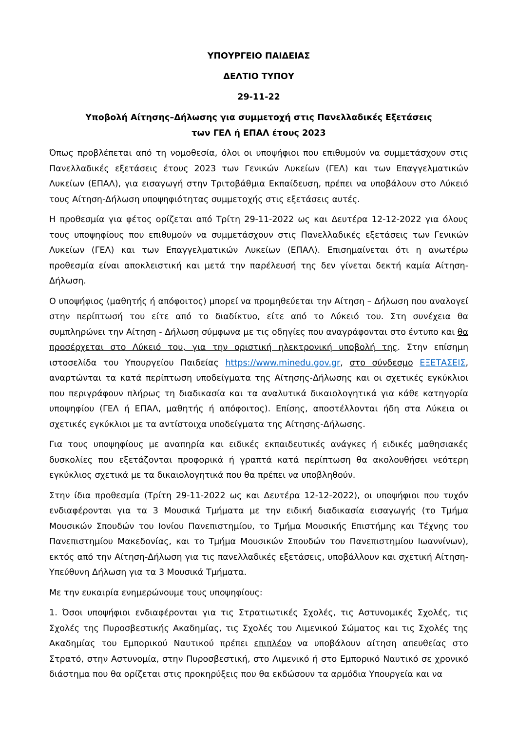ΥΠΟΥΡΓΕΙΟ ΠΑΙΔΕΙΑΣ
ΔΕΛΤΙΟ ΤΥΠΟΥ
29-11-22
Υποβολή Αίτησης–Δήλωσης για συμμετοχή στις Πανελλαδικές Εξετάσεις
των ΓΕΛ ή ΕΠΑΛ έτους 2023
Όπως προβλέπεται από τη νομοθεσία, όλοι οι υποψήφιοι που επιθυμούν να συμμετάσχουν στις Πανελλαδικές εξετάσεις έτους 2023 των Γενικών Λυκείων (ΓΕΛ) και των Επαγγελματικών Λυκείων (ΕΠΑΛ), για εισαγωγή στην Τριτοβάθμια Εκπαίδευση, πρέπει να υποβάλουν στο Λύκειό τους Αίτηση-Δήλωση υποψηφιότητας συμμετοχής στις εξετάσεις αυτές.
Η προθεσμία για φέτος ορίζεται από Τρίτη 29-11-2022 ως και Δευτέρα 12-12-2022 για όλους τους υποψηφίους που επιθυμούν να συμμετάσχουν στις Πανελλαδικές εξετάσεις των Γενικών Λυκείων (ΓΕΛ) και των Επαγγελματικών Λυκείων (ΕΠΑΛ). Επισημαίνεται ότι η ανωτέρω προθεσμία είναι αποκλειστική και μετά την παρέλευσή της δεν γίνεται δεκτή καμία Αίτηση-Δήλωση.
Ο υποψήφιος (μαθητής ή απόφοιτος) μπορεί να προμηθεύεται την Αίτηση – Δήλωση που αναλογεί στην περίπτωσή του είτε από το διαδίκτυο, είτε από το Λύκειό του. Στη συνέχεια θα συμπληρώνει την Αίτηση - Δήλωση σύμφωνα με τις οδηγίες που αναγράφονται στο έντυπο και θα προσέρχεται στο Λύκειό του, για την οριστική ηλεκτρονική υποβολή της. Στην επίσημη ιστοσελίδα του Υπουργείου Παιδείας https://www.minedu.gov.gr, στο σύνδεσμο ΕΞΕΤΑΣΕΙΣ, αναρτώνται τα κατά περίπτωση υποδείγματα της Αίτησης-Δήλωσης και οι σχετικές εγκύκλιοι που περιγράφουν πλήρως τη διαδικασία και τα αναλυτικά δικαιολογητικά για κάθε κατηγορία υποψηφίου (ΓΕΛ ή ΕΠΑΛ, μαθητής ή απόφοιτος). Επίσης, αποστέλλονται ήδη στα Λύκεια οι σχετικές εγκύκλιοι με τα αντίστοιχα υποδείγματα της Αίτησης-Δήλωσης.
Για τους υποψηφίους με αναπηρία και ειδικές εκπαιδευτικές ανάγκες ή ειδικές μαθησιακές δυσκολίες που εξετάζονται προφορικά ή γραπτά κατά περίπτωση θα ακολουθήσει νεότερη εγκύκλιος σχετικά με τα δικαιολογητικά που θα πρέπει να υποβληθούν.
Στην ίδια προθεσμία (Τρίτη 29-11-2022 ως και Δευτέρα 12-12-2022), οι υποψήφιοι που τυχόν ενδιαφέρονται για τα 3 Μουσικά Τμήματα με την ειδική διαδικασία εισαγωγής (το Τμήμα Μουσικών Σπουδών του Ιονίου Πανεπιστημίου, το Τμήμα Μουσικής Επιστήμης και Τέχνης του Πανεπιστημίου Μακεδονίας, και το Τμήμα Μουσικών Σπουδών του Πανεπιστημίου Ιωαννίνων), εκτός από την Αίτηση-Δήλωση για τις πανελλαδικές εξετάσεις, υποβάλλουν και σχετική Αίτηση-Υπεύθυνη Δήλωση για τα 3 Μουσικά Τμήματα.
Με την ευκαιρία ενημερώνουμε τους υποψηφίους:
1. Όσοι υποψήφιοι ενδιαφέρονται για τις Στρατιωτικές Σχολές, τις Αστυνομικές Σχολές, τις Σχολές της Πυροσβεστικής Ακαδημίας, τις Σχολές του Λιμενικού Σώματος και τις Σχολές της Ακαδημίας του Εμπορικού Ναυτικού πρέπει επιπλέον να υποβάλουν αίτηση απευθείας στο Στρατό, στην Αστυνομία, στην Πυροσβεστική, στο Λιμενικό ή στο Εμπορικό Ναυτικό σε χρονικό διάστημα που θα ορίζεται στις προκηρύξεις που θα εκδώσουν τα αρμόδια Υπουργεία και να